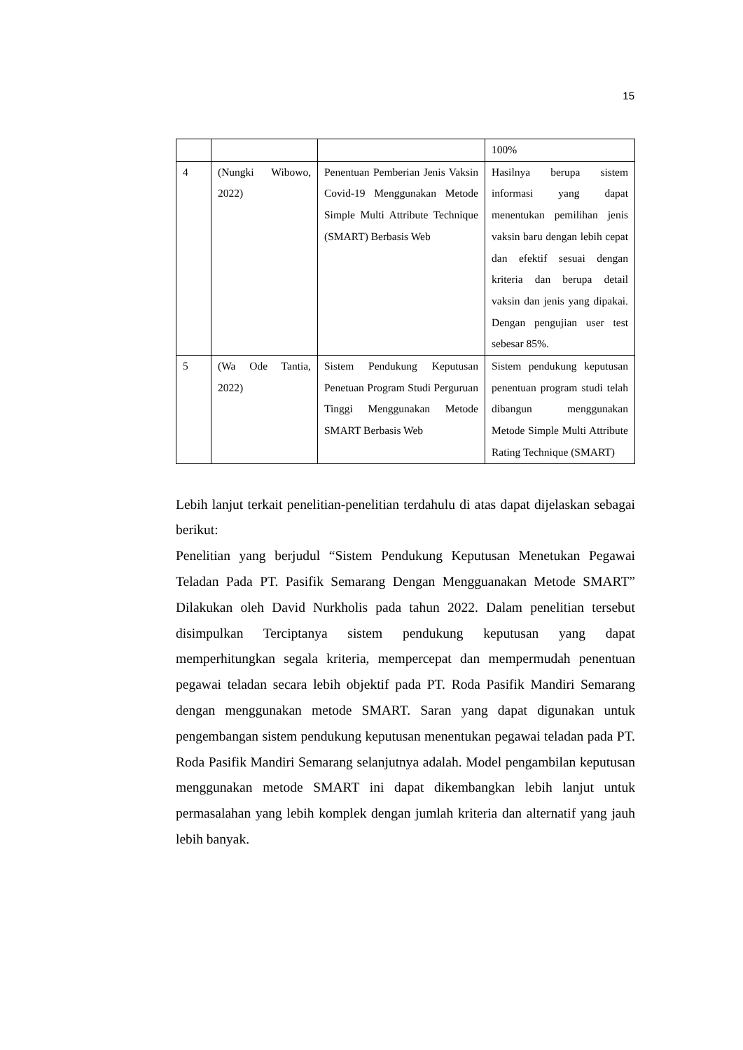15
| | | | 100% |
| 4 | (Nungki Wibowo, 2022) | Penentuan Pemberian Jenis Vaksin Covid-19 Menggunakan Metode Simple Multi Attribute Technique (SMART) Berbasis Web | Hasilnya berupa sistem informasi yang dapat menentukan pemilihan jenis vaksin baru dengan lebih cepat dan efektif sesuai dengan kriteria dan berupa detail vaksin dan jenis yang dipakai. Dengan pengujian user test sebesar 85%. |
| 5 | (Wa Ode Tantia, 2022) | Sistem Pendukung Keputusan Penetuan Program Studi Perguruan Tinggi Menggunakan Metode SMART Berbasis Web | Sistem pendukung keputusan penentuan program studi telah dibangun menggunakan Metode Simple Multi Attribute Rating Technique (SMART) |
Lebih lanjut terkait penelitian-penelitian terdahulu di atas dapat dijelaskan sebagai berikut:
Penelitian yang berjudul “Sistem Pendukung Keputusan Menetukan Pegawai Teladan Pada PT. Pasifik Semarang Dengan Mengguanakan Metode SMART” Dilakukan oleh David Nurkholis pada tahun 2022. Dalam penelitian tersebut disimpulkan Terciptanya sistem pendukung keputusan yang dapat memperhitungkan segala kriteria, mempercepat dan mempermudah penentuan pegawai teladan secara lebih objektif pada PT. Roda Pasifik Mandiri Semarang dengan menggunakan metode SMART. Saran yang dapat digunakan untuk pengembangan sistem pendukung keputusan menentukan pegawai teladan pada PT. Roda Pasifik Mandiri Semarang selanjutnya adalah. Model pengambilan keputusan menggunakan metode SMART ini dapat dikembangkan lebih lanjut untuk permasalahan yang lebih komplek dengan jumlah kriteria dan alternatif yang jauh lebih banyak.